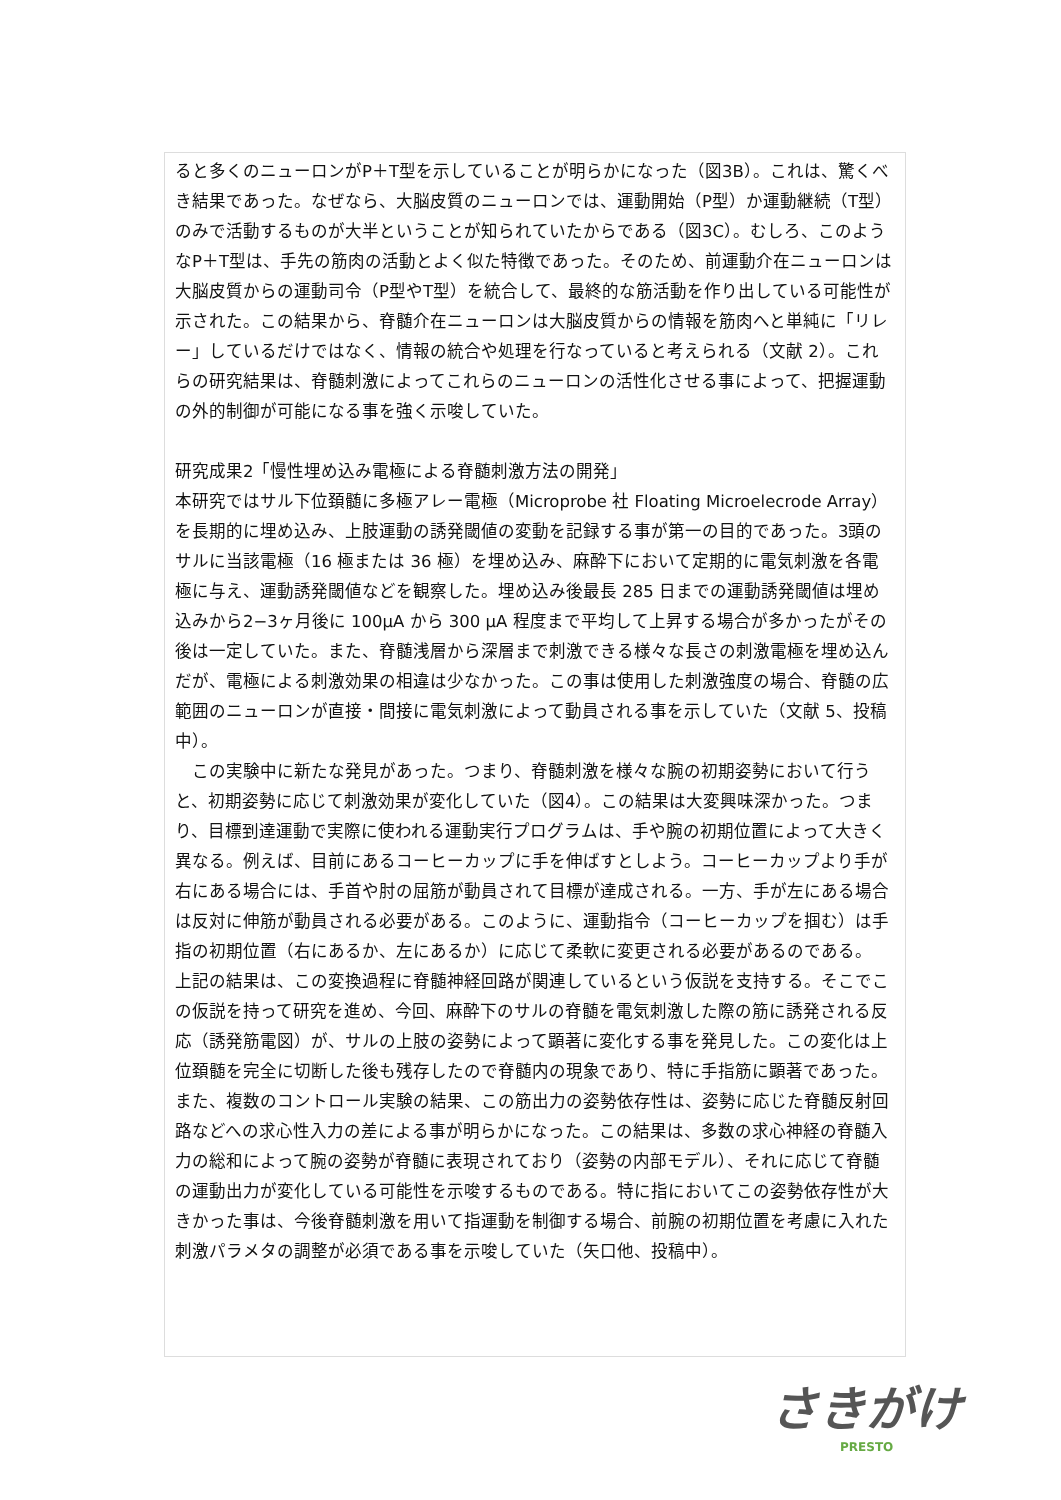ると多くのニューロンがP＋T型を示していることが明らかになった（図3B）。これは、驚くべき結果であった。なぜなら、大脳皮質のニューロンでは、運動開始（P型）か運動継続（T型）のみで活動するものが大半ということが知られていたからである（図3C）。むしろ、このようなP＋T型は、手先の筋肉の活動とよく似た特徴であった。そのため、前運動介在ニューロンは大脳皮質からの運動司令（P型やT型）を統合して、最終的な筋活動を作り出している可能性が示された。この結果から、脊髄介在ニューロンは大脳皮質からの情報を筋肉へと単純に「リレー」しているだけではなく、情報の統合や処理を行なっていると考えられる（文献 2）。これらの研究結果は、脊髄刺激によってこれらのニューロンの活性化させる事によって、把握運動の外的制御が可能になる事を強く示唆していた。
研究成果2「慢性埋め込み電極による脊髄刺激方法の開発」
本研究ではサル下位頚髄に多極アレー電極（Microprobe 社 Floating Microelecrode Array）を長期的に埋め込み、上肢運動の誘発閾値の変動を記録する事が第一の目的であった。3頭のサルに当該電極（16 極または 36 極）を埋め込み、麻酔下において定期的に電気刺激を各電極に与え、運動誘発閾値などを観察した。埋め込み後最長 285 日までの運動誘発閾値は埋め込みから2−3ヶ月後に 100μA から 300 μA 程度まで平均して上昇する場合が多かったがその後は一定していた。また、脊髄浅層から深層まで刺激できる様々な長さの刺激電極を埋め込んだが、電極による刺激効果の相違は少なかった。この事は使用した刺激強度の場合、脊髄の広範囲のニューロンが直接・間接に電気刺激によって動員される事を示していた（文献 5、投稿中）。
　この実験中に新たな発見があった。つまり、脊髄刺激を様々な腕の初期姿勢において行うと、初期姿勢に応じて刺激効果が変化していた（図4）。この結果は大変興味深かった。つまり、目標到達運動で実際に使われる運動実行プログラムは、手や腕の初期位置によって大きく異なる。例えば、目前にあるコーヒーカップに手を伸ばすとしよう。コーヒーカップより手が右にある場合には、手首や肘の屈筋が動員されて目標が達成される。一方、手が左にある場合は反対に伸筋が動員される必要がある。このように、運動指令（コーヒーカップを掴む）は手指の初期位置（右にあるか、左にあるか）に応じて柔軟に変更される必要があるのである。
上記の結果は、この変換過程に脊髄神経回路が関連しているという仮説を支持する。そこでこの仮説を持って研究を進め、今回、麻酔下のサルの脊髄を電気刺激した際の筋に誘発される反応（誘発筋電図）が、サルの上肢の姿勢によって顕著に変化する事を発見した。この変化は上位頚髄を完全に切断した後も残存したので脊髄内の現象であり、特に手指筋に顕著であった。また、複数のコントロール実験の結果、この筋出力の姿勢依存性は、姿勢に応じた脊髄反射回路などへの求心性入力の差による事が明らかになった。この結果は、多数の求心神経の脊髄入力の総和によって腕の姿勢が脊髄に表現されており（姿勢の内部モデル）、それに応じて脊髄の運動出力が変化している可能性を示唆するものである。特に指においてこの姿勢依存性が大きかった事は、今後脊髄刺激を用いて指運動を制御する場合、前腕の初期位置を考慮に入れた刺激パラメタの調整が必須である事を示唆していた（矢口他、投稿中）。
さきがけ
PRESTO